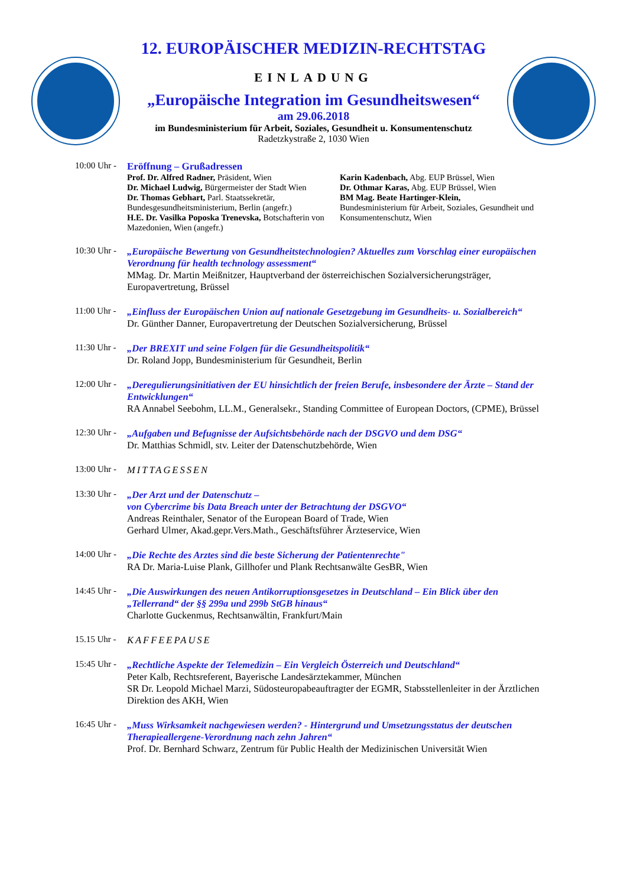12. EUROPÄISCHER MEDIZIN-RECHTSTAG
EINLADUNG
„Europäische Integration im Gesundheitswesen“
am 29.06.2018
im Bundesministerium für Arbeit, Soziales, Gesundheit u. Konsumentenschutz
Radetzkystraße 2, 1030 Wien
10:00 Uhr -
Eröffnung – Grußadressen
Prof. Dr. Alfred Radner, Präsident, Wien
Dr. Michael Ludwig, Bürgermeister der Stadt Wien
Dr. Thomas Gebhart, Parl. Staatssekretär, Bundesgesundheitsministerium, Berlin (angefr.)
H.E. Dr. Vasilka Poposka Trenevska, Botschafterin von Mazedonien, Wien (angefr.)
Karin Kadenbach, Abg. EUP Brüssel, Wien
Dr. Othmar Karas, Abg. EUP Brüssel, Wien
BM Mag. Beate Hartinger-Klein,
Bundesministerium für Arbeit, Soziales, Gesundheit und Konsumentenschutz, Wien
10:30 Uhr -
„Europäische Bewertung von Gesundheitstechnologien? Aktuelles zum Vorschlag einer europäischen Verordnung für health technology assessment“
MMag. Dr. Martin Meißnitzer, Hauptverband der österreichischen Sozialversicherungsträger, Europavertretung, Brüssel
11:00 Uhr -
„Einfluss der Europäischen Union auf nationale Gesetzgebung im Gesundheits- u. Sozialbereich“
Dr. Günther Danner, Europavertretung der Deutschen Sozialversicherung, Brüssel
11:30 Uhr -
„Der BREXIT und seine Folgen für die Gesundheitspolitik“
Dr. Roland Jopp, Bundesministerium für Gesundheit, Berlin
12:00 Uhr -
„Deregulierungsinitiativen der EU hinsichtlich der freien Berufe, insbesondere der Ärzte – Stand der Entwicklungen“
RA Annabel Seebohm, LL.M., Generalsekr., Standing Committee of European Doctors, (CPME), Brüssel
12:30 Uhr -
„Aufgaben und Befugnisse der Aufsichtsbehörde nach der DSGVO und dem DSG“
Dr. Matthias Schmidl, stv. Leiter der Datenschutzbehörde, Wien
13:00 Uhr -
MITTAGESSEN
13:30 Uhr -
„Der Arzt und der Datenschutz –
von Cybercrime bis Data Breach unter der Betrachtung der DSGVO“
Andreas Reinthaler, Senator of the European Board of Trade, Wien
Gerhard Ulmer, Akad.gepr.Vers.Math., Geschäftsführer Ärzteservice, Wien
14:00 Uhr -
„Die Rechte des Arztes sind die beste Sicherung der Patientenrechte"
RA Dr. Maria-Luise Plank, Gillhofer und Plank Rechtsanwälte GesBR, Wien
14:45 Uhr -
„Die Auswirkungen des neuen Antikorruptionsgesetzes in Deutschland – Ein Blick über den „Tellerrand“ der §§ 299a und 299b StGB hinaus“
Charlotte Guckenmus, Rechtsanwältin, Frankfurt/Main
15.15 Uhr -
KAFFEEPAUSE
15:45 Uhr -
„Rechtliche Aspekte der Telemedizin – Ein Vergleich Österreich und Deutschland“
Peter Kalb, Rechtsreferent, Bayerische Landesärztekammer, München
SR Dr. Leopold Michael Marzi, Südosteuropabeauftragter der EGMR, Stabsstellenleiter in der Ärztlichen Direktion des AKH, Wien
16:45 Uhr -
„Muss Wirksamkeit nachgewiesen werden? - Hintergrund und Umsetzungsstatus der deutschen Therapieallergene-Verordnung nach zehn Jahren“
Prof. Dr. Bernhard Schwarz, Zentrum für Public Health der Medizinischen Universität Wien